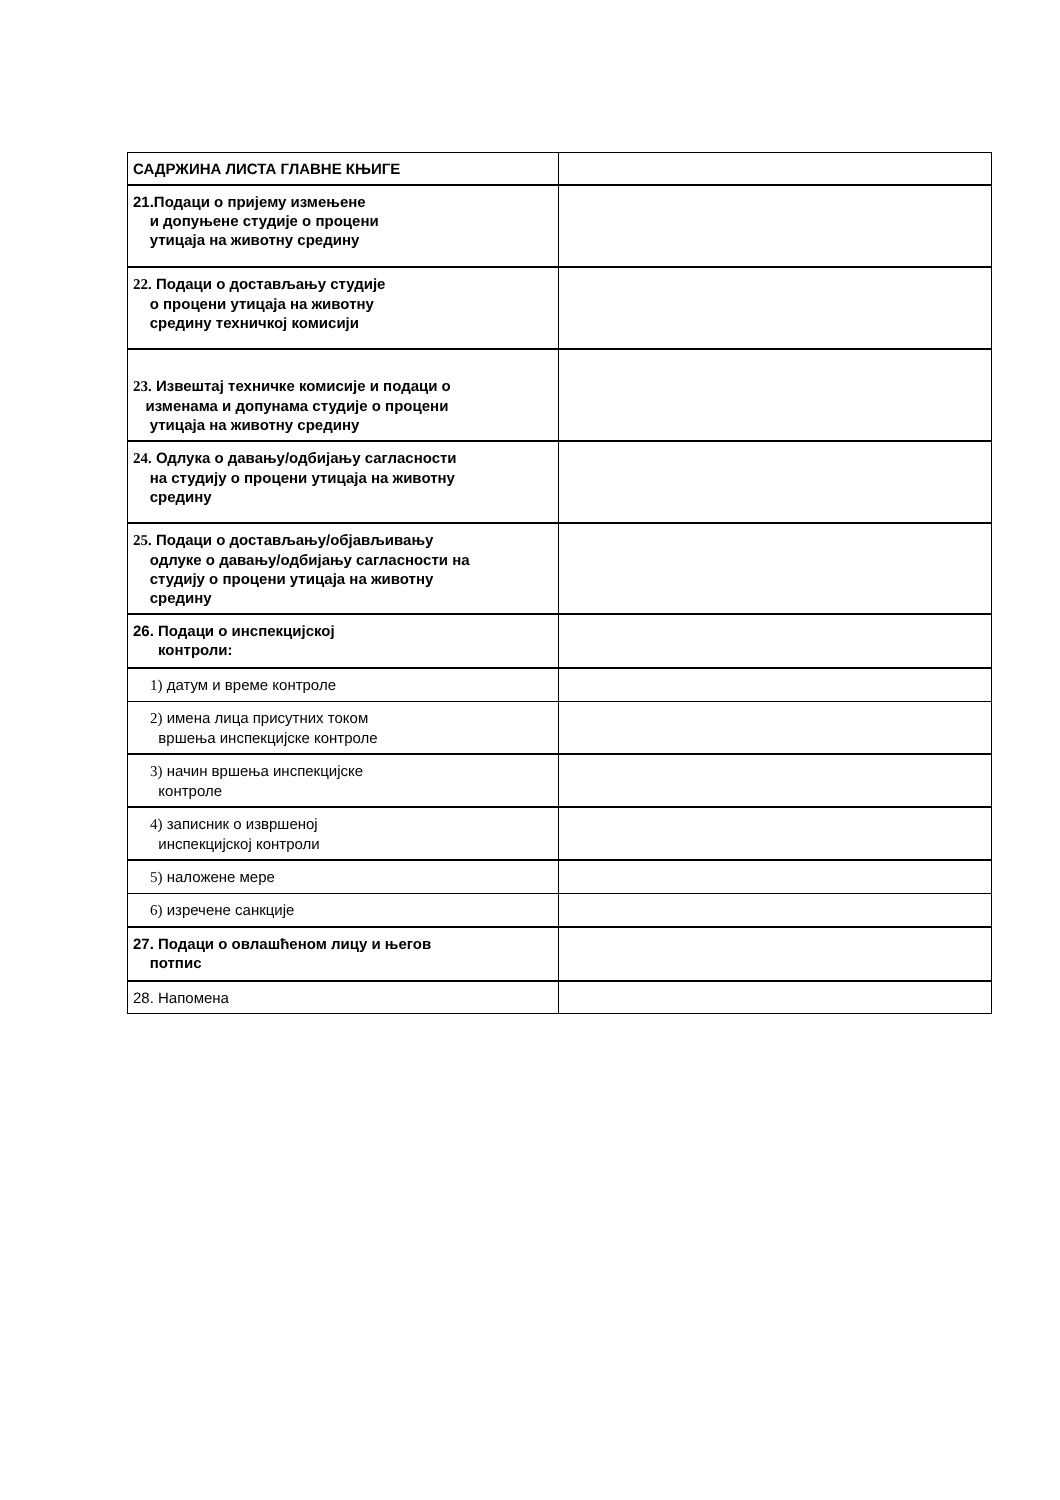| САДРЖИНА ЛИСТА ГЛАВНЕ КЊИГЕ | |
| 21.Подаци о пријему измењене и допуњене студије о процени утицаја на животну средину | |
| 22. Подаци о достављању студије о процени утицаја на животну средину техничкој комисији | |
| 23. Извештај техничке комисије и подаци о изменама и допунама студије о процени утицаја на животну средину | |
| 24. Одлука о давању/одбијању сагласности на студију о процени утицаја на животну средину | |
| 25. Подаци о достављању/објављивању одлуке о давању/одбијању сагласности на студију о процени утицаја на животну средину | |
| 26. Подаци о инспекцијској контроли: | |
| 1) датум и време контроле | |
| 2) имена лица присутних током вршења инспекцијске контроле | |
| 3) начин вршења инспекцијске контроле | |
| 4) записник о извршеној инспекцијској контроли | |
| 5) наложене мере | |
| 6) изречене санкције | |
| 27. Подаци о овлашћеном лицу и његов потпис | |
| 28. Напомена | |